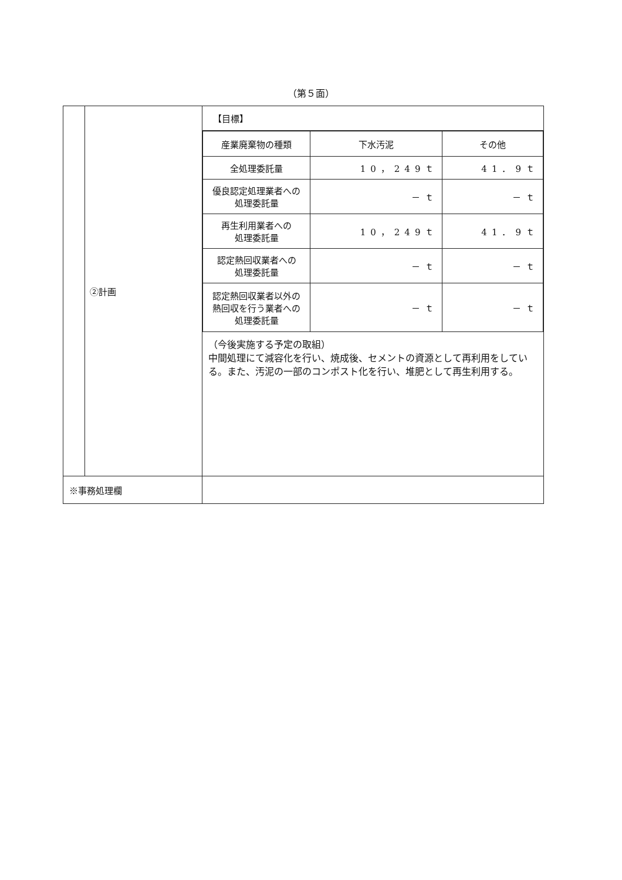（第５面）
| | ②計画 | 【目標】 / 産業廃棄物の種類 / 下水汚泥 / その他 / / 全処理委託量 / 10，249ｔ / 41．9ｔ / / 優良認定処理業者への 処理委託量 / －ｔ / －ｔ / / 再生利用業者への 処理委託量 / 10，249ｔ / 41．9ｔ / / 認定熱回収業者への 処理委託量 / －ｔ / －ｔ / / 認定熱回収業者以外の 熱回収を行う業者への 処理委託量 / －ｔ / －ｔ / （今後実施する予定の取組） 中間処理にて減容化を行い、焼成後、セメントの資源として再利用をしている。また、汚泥の一部のコンポスト化を行い、堆肥として再生利用する。 |
| ※事務処理欄 | | |